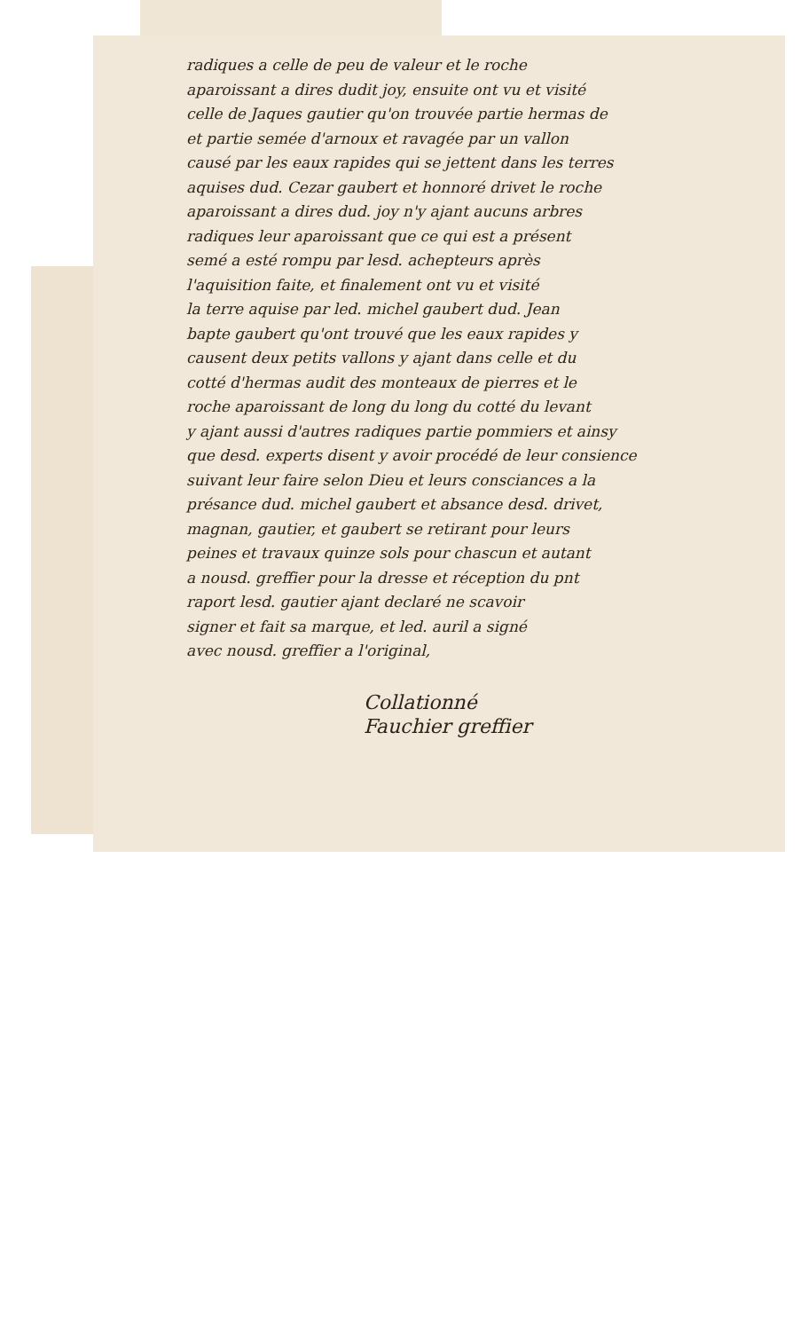radiques a celle de peu de valeur et le roche
aparoissant a dires dudit joy, ensuite ont vu et visité
celle de Jaques gautier qu'on trouvée partie hermas de
et partie semée d'arnoux et ravagée par un vallon
causé par les eaux rapides qui se jettent dans les terres
aquises dud. Cezar gaubert et honnoré drivet le roche
aparoissant a dires dud. joy n'y ajant aucuns arbres
radiques leur aparoissant que ce qui est a présent
semé a esté rompu par lesd. achepteurs après
l'aquisition faite, et finalement ont vu et visité
la terre aquise par led. michel gaubert dud. Jean
bapte gaubert qu'ont trouvé que les eaux rapides y
causent deux petits vallons y ajant dans celle et du
cotté d'hermas audit des monteaux de pierres et le
roche aparoissant de long du long du cotté du levant
y ajant aussi d'autres radiques partie pommiers et ainsy
que desd. experts disent y avoir procédé de leur consience
suivant leur faire selon Dieu et leurs consciances a la
présance dud. michel gaubert et absance desd. drivet,
magnan, gautier, et gaubert se retirant pour leurs
peines et travaux quinze sols pour chascun et autant
a nousd. greffier pour la dresse et réception du pnt
raport lesd. gautier ajant declaré ne scavoir
signer et fait sa marque, et led. auril a signé
avec nousd. greffier a l'original,
Collationné
Fauchier greffier